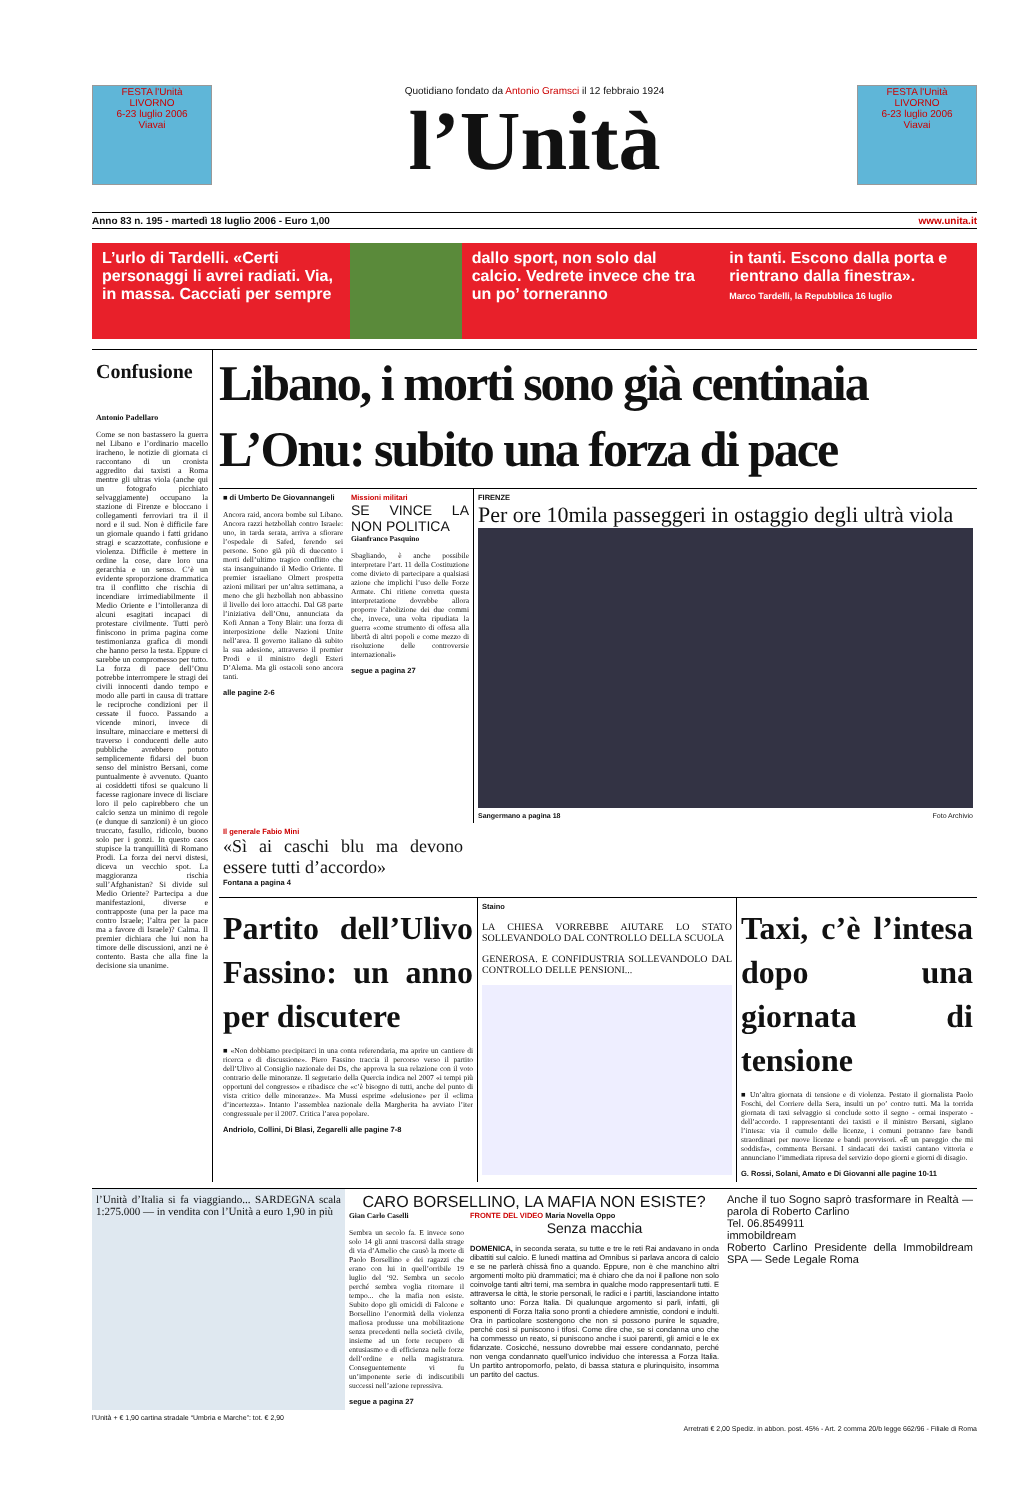FESTA l'Unità
LIVORNO
6-23 luglio 2006
Viavai
Quotidiano fondato da Antonio Gramsci il 12 febbraio 1924
l’Unità
FESTA l'Unità
LIVORNO
6-23 luglio 2006
Viavai
Anno 83 n. 195 - martedì 18 luglio 2006 - Euro 1,00 www.unita.it
L’urlo di Tardelli. «Certi personaggi li avrei radiati. Via, in massa. Cacciati per sempre
dallo sport, non solo dal calcio. Vedrete invece che tra un po’ torneranno
in tanti. Escono dalla porta e rientrano dalla finestra».
Marco Tardelli, la Repubblica 16 luglio
Confusione
Antonio Padellaro
Come se non bastassero la guerra nel Libano e l’ordinario macello iracheno, le notizie di giornata ci raccontano di un cronista aggredito dai taxisti a Roma mentre gli ultras viola (anche qui un fotografo picchiato selvaggiamente) occupano la stazione di Firenze e bloccano i collegamenti ferroviari tra il il nord e il sud. Non è difficile fare un giornale quando i fatti gridano stragi e scazzottate, confusione e violenza. Difficile è mettere in ordine la cose, dare loro una gerarchia e un senso. C’è un evidente sproporzione drammatica tra il conflitto che rischia di incendiare irrimediabilmente il Medio Oriente e l’intolleranza di alcuni esagitati incapaci di protestare civilmente. Tutti però finiscono in prima pagina come testimonianza grafica di mondi che hanno perso la testa. Eppure ci sarebbe un compromesso per tutto. La forza di pace dell’Onu potrebbe interrompere le stragi dei civili innocenti dando tempo e modo alle parti in causa di trattare le reciproche condizioni per il cessate il fuoco. Passando a vicende minori, invece di insultare, minacciare e mettersi di traverso i conducenti delle auto pubbliche avrebbero potuto semplicemente fidarsi del buon senso del ministro Bersani, come puntualmente è avvenuto. Quanto ai cosiddetti tifosi se qualcuno li facesse ragionare invece di lisciare loro il pelo capirebbero che un calcio senza un minimo di regole (e dunque di sanzioni) è un gioco truccato, fasullo, ridicolo, buono solo per i gonzi. In questo caos stupisce la tranquillità di Romano Prodi. La forza dei nervi distesi, diceva un vecchio spot. La maggioranza rischia sull’Afghanistan? Si divide sul Medio Oriente? Partecipa a due manifestazioni, diverse e contrapposte (una per la pace ma contro Israele; l’altra per la pace ma a favore di Israele)? Calma. Il premier dichiara che lui non ha timore delle discussioni, anzi ne è contento. Basta che alla fine la decisione sia unanime.
Libano, i morti sono già centinaia
L’Onu: subito una forza di pace
■ di Umberto De Giovannangeli
Ancora raid, ancora bombe sul Libano. Ancora razzi hetzbollah contro Israele: uno, in tarda serata, arriva a sfiorare l’ospedale di Safed, ferendo sei persone. Sono già più di duecento i morti dell’ultimo tragico conflitto che sta insanguinando il Medio Oriente. Il premier israeliano Olmert prospetta azioni militari per un’altra settimana, a meno che gli hezbollah non abbassino il livello dei loro attacchi. Dal G8 parte l’iniziativa dell’Onu, annunciata da Kofi Annan a Tony Blair: una forza di interposizione delle Nazioni Unite nell’area. Il governo italiano dà subito la sua adesione, attraverso il premier Prodi e il ministro degli Esteri D’Alema. Ma gli ostacoli sono ancora tanti.
alle pagine 2-6
Missioni militari
SE VINCE LA NON POLITICA
Gianfranco Pasquino
Sbagliando, è anche possibile interpretare l’art. 11 della Costituzione come divieto di partecipare a qualsiasi azione che implichi l’uso delle Forze Armate. Chi ritiene corretta questa interpretazione dovrebbe allora proporre l’abolizione dei due commi che, invece, una volta ripudiata la guerra «come strumento di offesa alla libertà di altri popoli e come mezzo di risoluzione delle controversie internazionali»
segue a pagina 27
FIRENZE
Per ore 10mila passeggeri in ostaggio degli ultrà viola
Sangermano a pagina 18 Foto Archivio
Il generale Fabio Mini
«Sì ai caschi blu ma devono essere tutti d’accordo»
Fontana a pagina 4
Partito dell’Ulivo Fassino: un anno per discutere
■ «Non dobbiamo precipitarci in una conta referendaria, ma aprire un cantiere di ricerca e di discussione». Piero Fassino traccia il percorso verso il partito dell’Ulivo al Consiglio nazionale dei Ds, che approva la sua relazione con il voto contrario delle minoranze. Il segretario della Quercia indica nel 2007 «i tempi più opportuni del congresso» e ribadisce che «c’è bisogno di tutti, anche del punto di vista critico delle minoranze». Ma Mussi esprime «delusione» per il «clima d’incertezza». Intanto l’assemblea nazionale della Margherita ha avviato l’iter congressuale per il 2007. Critica l’area popolare.
Andriolo, Collini, Di Blasi, Zegarelli alle pagine 7-8
Staino
LA CHIESA VORREBBE AIUTARE LO STATO SOLLEVANDOLO DAL CONTROLLO DELLA SCUOLA
GENEROSA. E CONFIDUSTRIA SOLLEVANDOLO DAL CONTROLLO DELLE PENSIONI...
Taxi, c’è l’intesa dopo una giornata di tensione
■ Un’altra giornata di tensione e di violenza. Pestato il giornalista Paolo Foschi, del Corriere della Sera, insulti un po’ contro tutti. Ma la torrida giornata di taxi selvaggio si conclude sotto il segno - ormai insperato - dell’accordo. I rappresentanti dei taxisti e il ministro Bersani, siglano l’intesa: via il cumulo delle licenze, i comuni potranno fare bandi straordinari per nuove licenze e bandi provvisori. «È un pareggio che mi soddisfa», commenta Bersani. I sindacati dei taxisti cantano vittoria e annunciano l’immediata ripresa del servizio dopo giorni e giorni di disagio.
G. Rossi, Solani, Amato e Di Giovanni alle pagine 10-11
l’Unità d’Italia si fa viaggiando... SARDEGNA scala 1:275.000 — in vendita con l’Unità a euro 1,90 in più
CARO BORSELLINO, LA MAFIA NON ESISTE?
Gian Carlo Caselli
Sembra un secolo fa. E invece sono solo 14 gli anni trascorsi dalla strage di via d’Amelio che causò la morte di Paolo Borsellino e dei ragazzi che erano con lui in quell’orribile 19 luglio del ‘92. Sembra un secolo perché sembra voglia ritornare il tempo... che la mafia non esiste. Subito dopo gli omicidi di Falcone e Borsellino l’enormità della violenza mafiosa produsse una mobilitazione senza precedenti nella società civile, insieme ad un forte recupero di entusiasmo e di efficienza nelle forze dell’ordine e nella magistratura. Conseguentemente vi fu un’imponente serie di indiscutibili successi nell’azione repressiva.
segue a pagina 27
FRONTE DEL VIDEO Maria Novella Oppo
Senza macchia
DOMENICA, in seconda serata, su tutte e tre le reti Rai andavano in onda dibattiti sul calcio. E lunedì mattina ad Omnibus si parlava ancora di calcio e se ne parlerà chissà fino a quando. Eppure, non è che manchino altri argomenti molto più drammatici; ma è chiaro che da noi il pallone non solo coinvolge tanti altri temi, ma sembra in qualche modo rappresentarli tutti. E attraversa le città, le storie personali, le radici e i partiti, lasciandone intatto soltanto uno: Forza Italia. Di qualunque argomento si parli, infatti, gli esponenti di Forza Italia sono pronti a chiedere amnistie, condoni e indulti. Ora in particolare sostengono che non si possono punire le squadre, perché così si puniscono i tifosi. Come dire che, se si condanna uno che ha commesso un reato, si puniscono anche i suoi parenti, gli amici e le ex fidanzate. Cosicché, nessuno dovrebbe mai essere condannato, perché non venga condannato quell’unico individuo che interessa a Forza Italia. Un partito antropomorfo, pelato, di bassa statura e plurinquisito, insomma un partito del cactus.
Anche il tuo Sogno saprò trasformare in Realtà — parola di Roberto Carlino
Tel. 06.8549911
immobildream
Roberto Carlino Presidente della Immobildream SPA — Sede Legale Roma
l’Unità + € 1,90 cartina stradale “Umbria e Marche”: tot. € 2,90
Arretrati € 2,00 Spediz. in abbon. post. 45% - Art. 2 comma 20/b legge 662/96 - Filiale di Roma